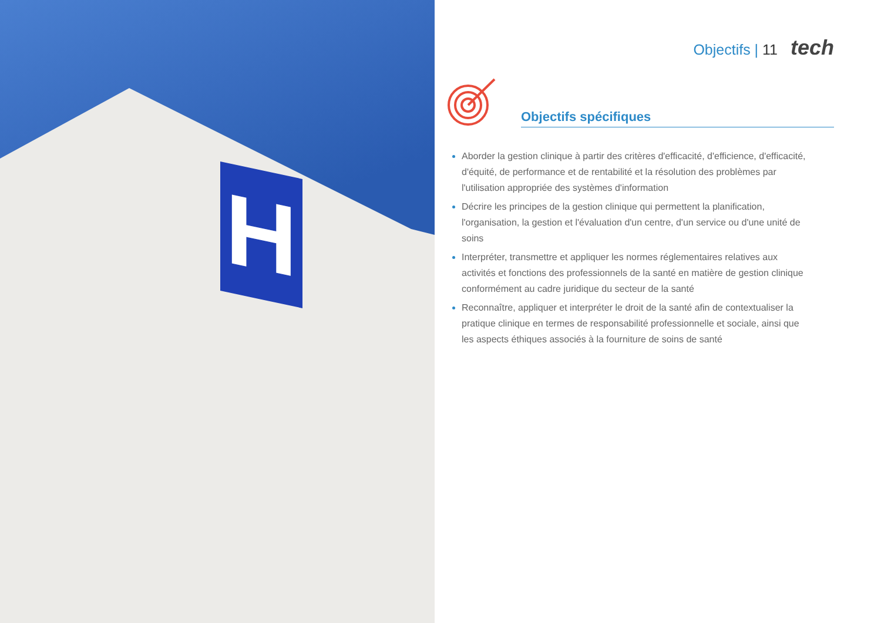H
Objectifs | 11 tech
Objectifs spécifiques
Aborder la gestion clinique à partir des critères d'efficacité, d'efficience, d'efficacité, d'équité, de performance et de rentabilité et la résolution des problèmes par l'utilisation appropriée des systèmes d'information
Décrire les principes de la gestion clinique qui permettent la planification, l'organisation, la gestion et l'évaluation d'un centre, d'un service ou d'une unité de soins
Interpréter, transmettre et appliquer les normes réglementaires relatives aux activités et fonctions des professionnels de la santé en matière de gestion clinique conformément au cadre juridique du secteur de la santé
Reconnaître, appliquer et interpréter le droit de la santé afin de contextualiser la pratique clinique en termes de responsabilité professionnelle et sociale, ainsi que les aspects éthiques associés à la fourniture de soins de santé